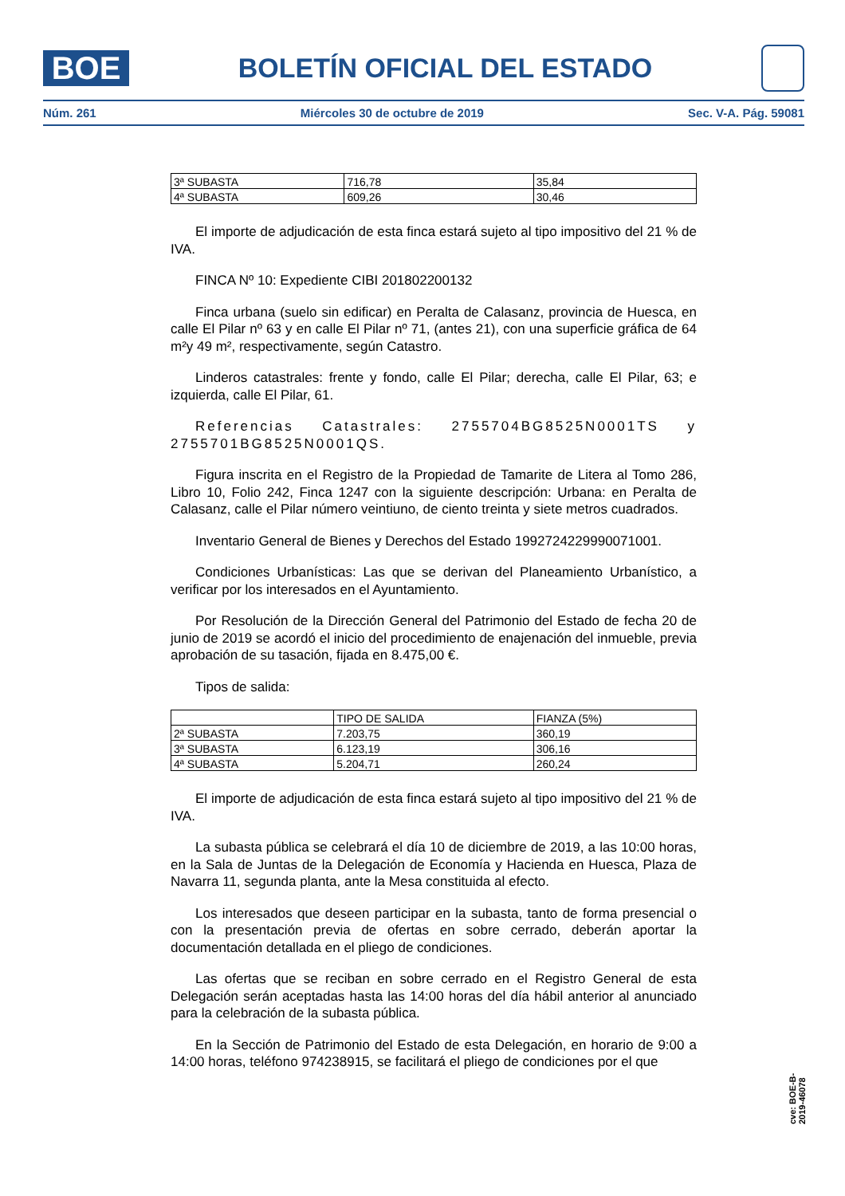BOE
BOLETÍN OFICIAL DEL ESTADO
Núm. 261 Miércoles 30 de octubre de 2019 Sec. V-A. Pág. 59081
| 3ª SUBASTA | 716,78 | 35,84 |
| 4ª SUBASTA | 609,26 | 30,46 |
El importe de adjudicación de esta finca estará sujeto al tipo impositivo del 21 % de IVA.
FINCA Nº 10: Expediente CIBI 201802200132
Finca urbana (suelo sin edificar) en Peralta de Calasanz, provincia de Huesca, en calle El Pilar nº 63 y en calle El Pilar nº 71, (antes 21), con una superficie gráfica de 64 m²y 49 m², respectivamente, según Catastro.
Linderos catastrales: frente y fondo, calle El Pilar; derecha, calle El Pilar, 63; e izquierda, calle El Pilar, 61.
Referencias Catastrales: 2755704BG8525N0001TS y 2755701BG8525N0001QS.
Figura inscrita en el Registro de la Propiedad de Tamarite de Litera al Tomo 286, Libro 10, Folio 242, Finca 1247 con la siguiente descripción: Urbana: en Peralta de Calasanz, calle el Pilar número veintiuno, de ciento treinta y siete metros cuadrados.
Inventario General de Bienes y Derechos del Estado 1992724229990071001.
Condiciones Urbanísticas: Las que se derivan del Planeamiento Urbanístico, a verificar por los interesados en el Ayuntamiento.
Por Resolución de la Dirección General del Patrimonio del Estado de fecha 20 de junio de 2019 se acordó el inicio del procedimiento de enajenación del inmueble, previa aprobación de su tasación, fijada en 8.475,00 €.
Tipos de salida:
| | TIPO DE SALIDA | FIANZA (5%) |
| --- | --- | --- |
| 2ª SUBASTA | 7.203,75 | 360,19 |
| 3ª SUBASTA | 6.123,19 | 306,16 |
| 4ª SUBASTA | 5.204,71 | 260,24 |
El importe de adjudicación de esta finca estará sujeto al tipo impositivo del 21 % de IVA.
La subasta pública se celebrará el día 10 de diciembre de 2019, a las 10:00 horas, en la Sala de Juntas de la Delegación de Economía y Hacienda en Huesca, Plaza de Navarra 11, segunda planta, ante la Mesa constituida al efecto.
Los interesados que deseen participar en la subasta, tanto de forma presencial o con la presentación previa de ofertas en sobre cerrado, deberán aportar la documentación detallada en el pliego de condiciones.
Las ofertas que se reciban en sobre cerrado en el Registro General de esta Delegación serán aceptadas hasta las 14:00 horas del día hábil anterior al anunciado para la celebración de la subasta pública.
En la Sección de Patrimonio del Estado de esta Delegación, en horario de 9:00 a 14:00 horas, teléfono 974238915, se facilitará el pliego de condiciones por el que
cve: BOE-B-2019-46078